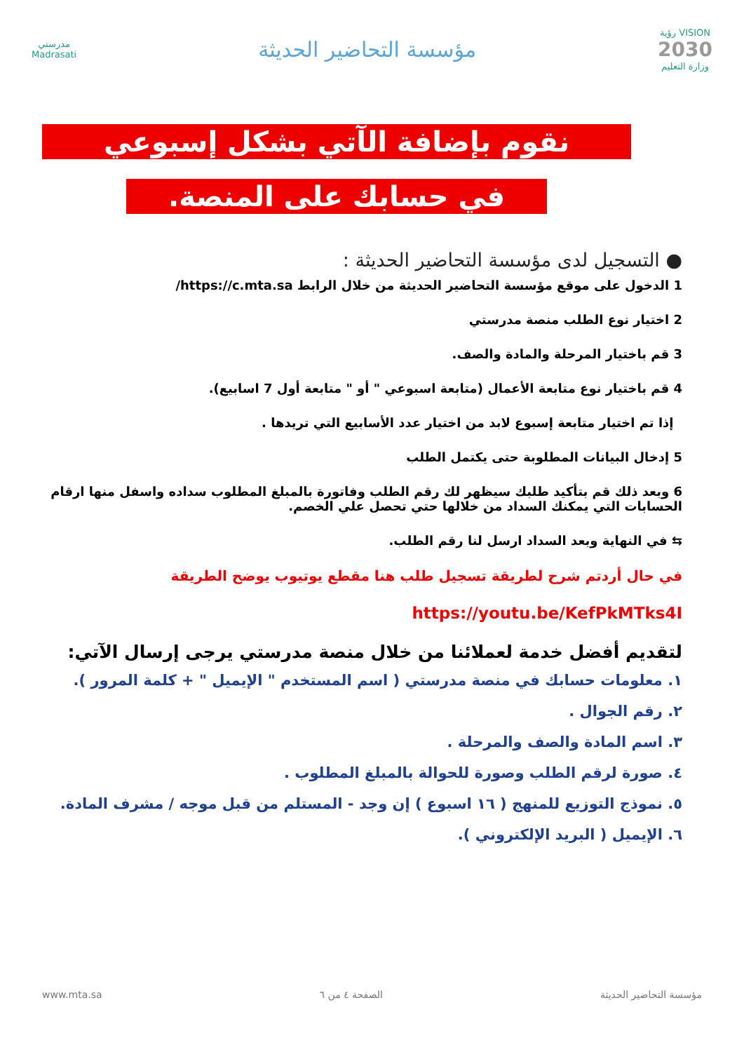VISION رؤية
2030
وزارة التعليم
مؤسسة التحاضير الحديثة
مدرستي
Madrasati
نقوم بإضافة الآتي بشكل إسبوعي
في حسابك على المنصة.
● التسجيل لدى مؤسسة التحاضير الحديثة :
1 الدخول على موقع مؤسسة التحاضير الحديثة من خلال الرابط https://c.mta.sa/
2 اختيار نوع الطلب منصة مدرستي
3 قم باختيار المرحلة والمادة والصف.
4 قم باختيار نوع متابعة الأعمال (متابعة اسبوعي " أو " متابعة أول 7 اسابيع).
إذا تم اختيار متابعة إسبوع لابد من اختيار عدد الأسابيع التي تريدها .
5 إدخال البيانات المطلوبة حتى يكتمل الطلب
6 وبعد ذلك قم بتأكيد طلبك سيظهر لك رقم الطلب وفاتورة بالمبلغ المطلوب سداده واسفل منها ارقام الحسابات التي يمكنك السداد من خلالها حتي تحصل علي الخصم.
⇆ في النهاية وبعد السداد ارسل لنا رقم الطلب.
في حال أردتم شرح لطريقة تسجيل طلب هنا مقطع يوتيوب يوضح الطريقة
https://youtu.be/KefPkMTks4I
لتقديم أفضل خدمة لعملائنا من خلال منصة مدرستي يرجى إرسال الآتي:
١. معلومات حسابك في منصة مدرستي ( اسم المستخدم " الإيميل " + كلمة المرور ).
٢. رقم الجوال .
٣. اسم المادة والصف والمرحلة .
٤. صورة لرقم الطلب وصورة للحوالة بالمبلغ المطلوب .
٥. نموذج التوزيع للمنهج ( ١٦ اسبوع ) إن وجد - المستلم من قبل موجه / مشرف المادة.
٦. الإيميل ( البريد الإلكتروني ).
مؤسسة التحاضير الحديثة الصفحة ٤ من ٦ www.mta.sa